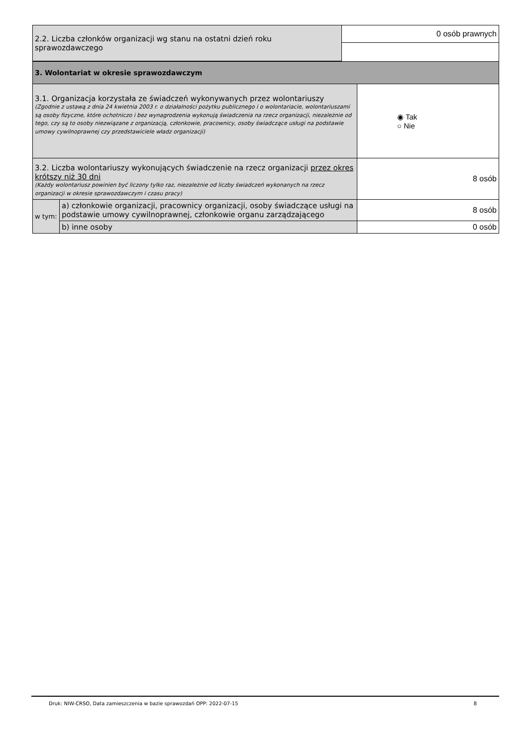| 2.2. Liczba członków organizacji wg stanu na ostatni dzień roku sprawozdawczego | 0 osób prawnych |
| 3. Wolontariat w okresie sprawozdawczym | | |
| 3.1. Organizacja korzystała ze świadczeń wykonywanych przez wolontariuszy (Zgodnie z ustawą z dnia 24 kwietnia 2003 r. o działalności pożytku publicznego i o wolontariacie, wolontariuszami są osoby fizyczne, które ochotniczo i bez wynagrodzenia wykonują świadczenia na rzecz organizacji, niezależnie od tego, czy są to osoby niezwiązane z organizacją, członkowie, pracownicy, osoby świadczące usługi na podstawie umowy cywilnoprawnej czy przedstawiciele władz organizacji) | | ◉ Tak ○ Nie |
| 3.2. Liczba wolontariuszy wykonujących świadczenie na rzecz organizacji przez okres krótszy niż 30 dni (Każdy wolontariusz powinien być liczony tylko raz, niezależnie od liczby świadczeń wykonanych na rzecz organizacji w okresie sprawozdawczym i czasu pracy) | | 8 osób |
| w tym: | a) członkowie organizacji, pracownicy organizacji, osoby świadczące usługi na podstawie umowy cywilnoprawnej, członkowie organu zarządzającego | 8 osób |
| | b) inne osoby | 0 osób |
Druk: NIW-CRSO, Data zamieszczenia w bazie sprawozdań OPP: 2022-07-15 8